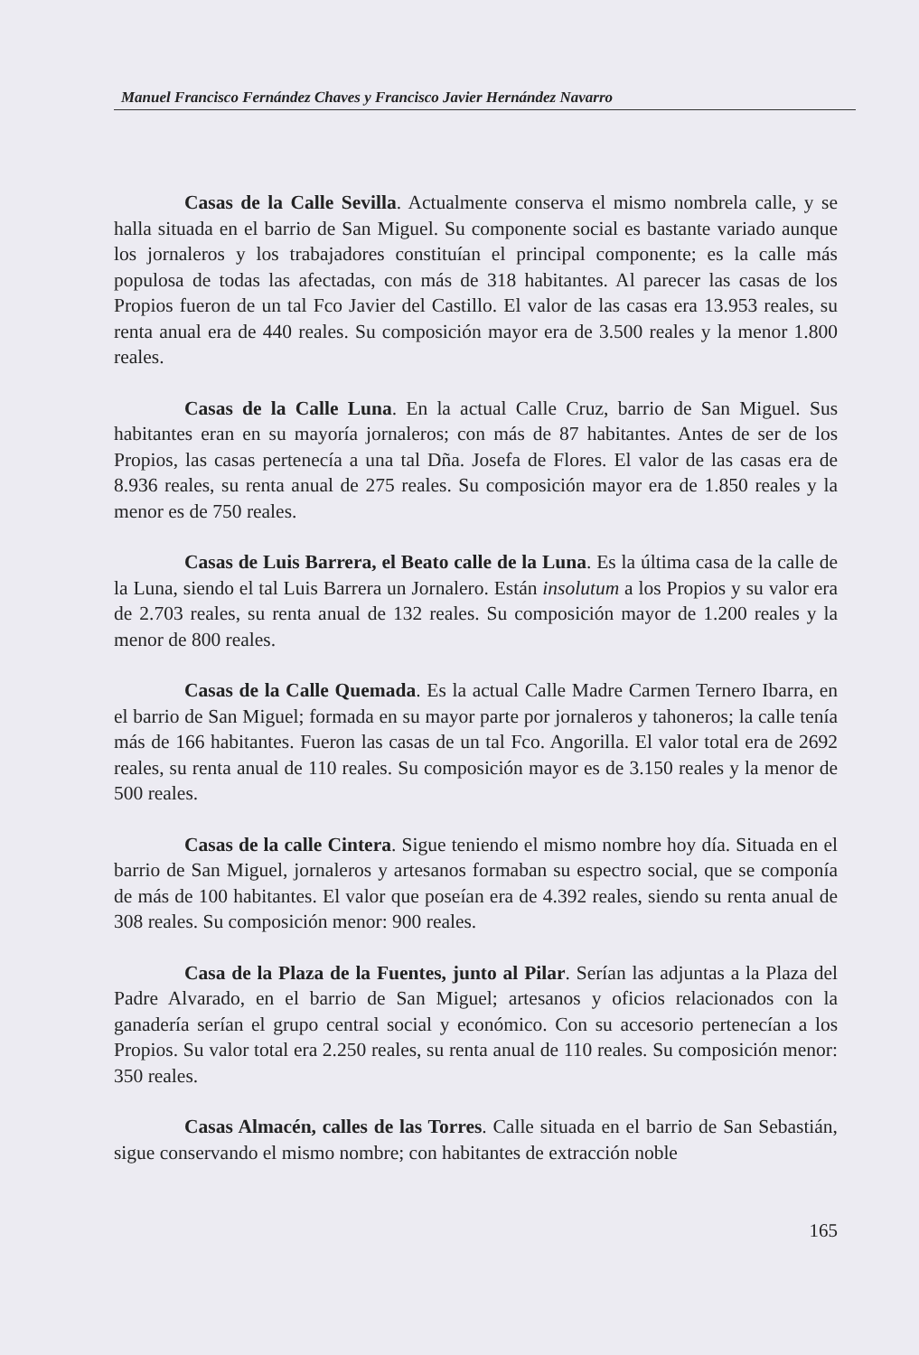Manuel Francisco Fernández Chaves y Francisco Javier Hernández Navarro
Casas de la Calle Sevilla. Actualmente conserva el mismo nombrela calle, y se halla situada en el barrio de San Miguel. Su componente social es bastante variado aunque los jornaleros y los trabajadores constituían el principal componente; es la calle más populosa de todas las afectadas, con más de 318 habitantes. Al parecer las casas de los Propios fueron de un tal Fco Javier del Castillo. El valor de las casas era 13.953 reales, su renta anual era de 440 reales. Su composición mayor era de 3.500 reales y la menor 1.800 reales.
Casas de la Calle Luna. En la actual Calle Cruz, barrio de San Miguel. Sus habitantes eran en su mayoría jornaleros; con más de 87 habitantes. Antes de ser de los Propios, las casas pertenecía a una tal Dña. Josefa de Flores. El valor de las casas era de 8.936 reales, su renta anual de 275 reales. Su composición mayor era de 1.850 reales y la menor es de 750 reales.
Casas de Luis Barrera, el Beato calle de la Luna. Es la última casa de la calle de la Luna, siendo el tal Luis Barrera un Jornalero. Están insolutum a los Propios y su valor era de 2.703 reales, su renta anual de 132 reales. Su composición mayor de 1.200 reales y la menor de 800 reales.
Casas de la Calle Quemada. Es la actual Calle Madre Carmen Ternero Ibarra, en el barrio de San Miguel; formada en su mayor parte por jornaleros y tahoneros; la calle tenía más de 166 habitantes. Fueron las casas de un tal Fco. Angorilla. El valor total era de 2692 reales, su renta anual de 110 reales. Su composición mayor es de 3.150 reales y la menor de 500 reales.
Casas de la calle Cintera. Sigue teniendo el mismo nombre hoy día. Situada en el barrio de San Miguel, jornaleros y artesanos formaban su espectro social, que se componía de más de 100 habitantes. El valor que poseían era de 4.392 reales, siendo su renta anual de 308 reales. Su composición menor: 900 reales.
Casa de la Plaza de la Fuentes, junto al Pilar. Serían las adjuntas a la Plaza del Padre Alvarado, en el barrio de San Miguel; artesanos y oficios relacionados con la ganadería serían el grupo central social y económico. Con su accesorio pertenecían a los Propios. Su valor total era 2.250 reales, su renta anual de 110 reales. Su composición menor: 350 reales.
Casas Almacén, calles de las Torres. Calle situada en el barrio de San Sebastián, sigue conservando el mismo nombre; con habitantes de extracción noble
165